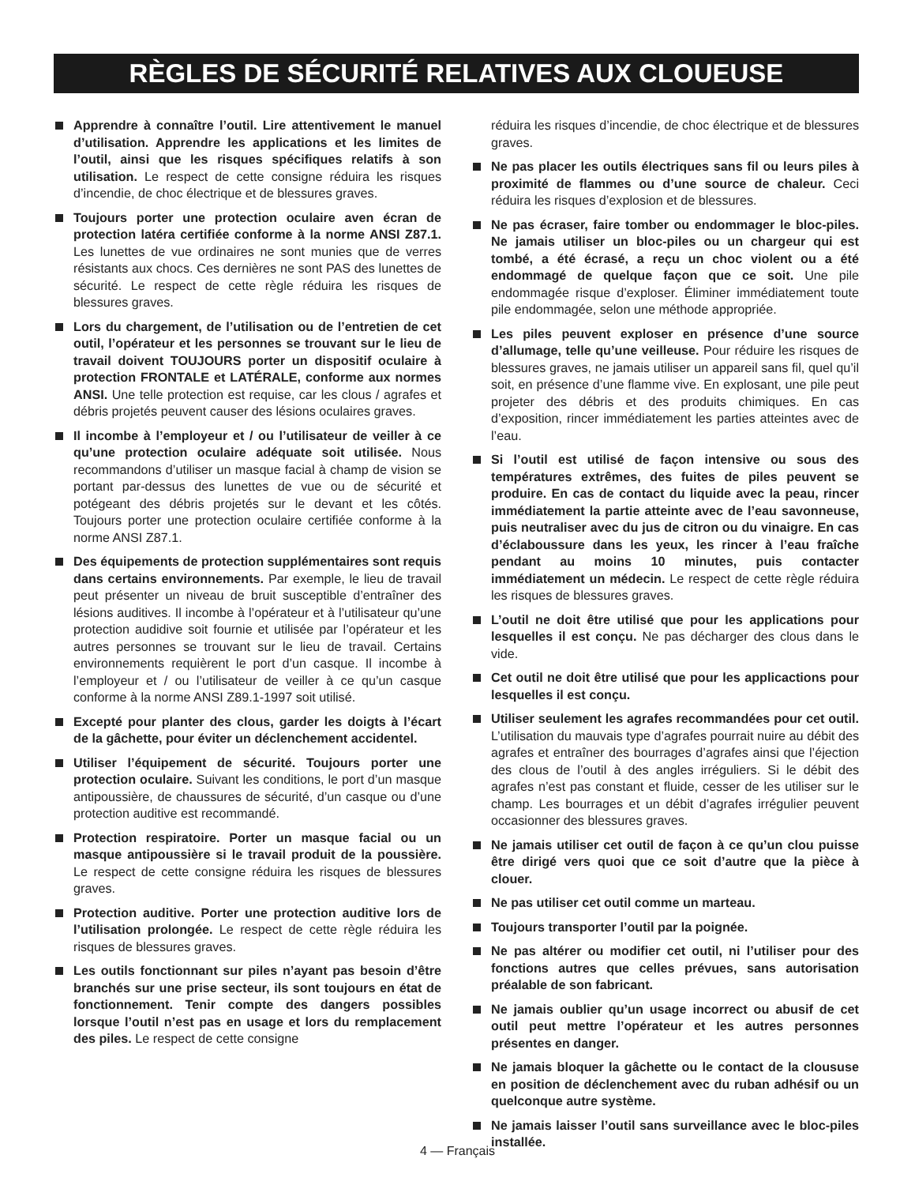RÈGLES DE SÉCURITÉ RELATIVES AUX CLOUEUSE
Apprendre à connaître l’outil. Lire attentivement le manuel d’utilisation. Apprendre les applications et les limites de l’outil, ainsi que les risques spécifiques relatifs à son utilisation. Le respect de cette consigne réduira les risques d’incendie, de choc électrique et de blessures graves.
Toujours porter une protection oculaire aven écran de protection latéra certifiée conforme à la norme ANSI Z87.1. Les lunettes de vue ordinaires ne sont munies que de verres résistants aux chocs. Ces dernières ne sont PAS des lunettes de sécurité. Le respect de cette règle réduira les risques de blessures graves.
Lors du chargement, de l’utilisation ou de l’entretien de cet outil, l’opérateur et les personnes se trouvant sur le lieu de travail doivent TOUJOURS porter un dispositif oculaire à protection FRONTALE et LATÉRALE, conforme aux normes ANSI. Une telle protection est requise, car les clous / agrafes et débris projetés peuvent causer des lésions oculaires graves.
Il incombe à l’employeur et / ou l’utilisateur de veiller à ce qu’une protection oculaire adéquate soit utilisée. Nous recommandons d’utiliser un masque facial à champ de vision se portant par-dessus des lunettes de vue ou de sécurité et potégeant des débris projetés sur le devant et les côtés. Toujours porter une protection oculaire certifiée conforme à la norme ANSI Z87.1.
Des équipements de protection supplémentaires sont requis dans certains environnements. Par exemple, le lieu de travail peut présenter un niveau de bruit susceptible d’entraîner des lésions auditives. Il incombe à l’opérateur et à l’utilisateur qu’une protection audidive soit fournie et utilisée par l’opérateur et les autres personnes se trouvant sur le lieu de travail. Certains environnements requièrent le port d’un casque. Il incombe à l’employeur et / ou l’utilisateur de veiller à ce qu’un casque conforme à la norme ANSI Z89.1-1997 soit utilisé.
Excepté pour planter des clous, garder les doigts à l’écart de la gâchette, pour éviter un déclenchement accidentel.
Utiliser l’équipement de sécurité. Toujours porter une protection oculaire. Suivant les conditions, le port d’un masque antipoussière, de chaussures de sécurité, d’un casque ou d’une protection auditive est recommandé.
Protection respiratoire. Porter un masque facial ou un masque antipoussière si le travail produit de la poussière. Le respect de cette consigne réduira les risques de blessures graves.
Protection auditive. Porter une protection auditive lors de l’utilisation prolongée. Le respect de cette règle réduira les risques de blessures graves.
Les outils fonctionnant sur piles n’ayant pas besoin d’être branchés sur une prise secteur, ils sont toujours en état de fonctionnement. Tenir compte des dangers possibles lorsque l’outil n’est pas en usage et lors du remplacement des piles. Le respect de cette consigne
réduira les risques d’incendie, de choc électrique et de blessures graves.
Ne pas placer les outils électriques sans fil ou leurs piles à proximité de flammes ou d’une source de chaleur. Ceci réduira les risques d’explosion et de blessures.
Ne pas écraser, faire tomber ou endommager le bloc-piles. Ne jamais utiliser un bloc-piles ou un chargeur qui est tombé, a été écrasé, a reçu un choc violent ou a été endommagé de quelque façon que ce soit. Une pile endommagée risque d’exploser. Éliminer immédiatement toute pile endommagée, selon une méthode appropriée.
Les piles peuvent exploser en présence d’une source d’allumage, telle qu’une veilleuse. Pour réduire les risques de blessures graves, ne jamais utiliser un appareil sans fil, quel qu’il soit, en présence d’une flamme vive. En explosant, une pile peut projeter des débris et des produits chimiques. En cas d’exposition, rincer immédiatement les parties atteintes avec de l’eau.
Si l’outil est utilisé de façon intensive ou sous des températures extrêmes, des fuites de piles peuvent se produire. En cas de contact du liquide avec la peau, rincer immédiatement la partie atteinte avec de l’eau savonneuse, puis neutraliser avec du jus de citron ou du vinaigre. En cas d’éclaboussure dans les yeux, les rincer à l’eau fraîche pendant au moins 10 minutes, puis contacter immédiatement un médecin. Le respect de cette règle réduira les risques de blessures graves.
L’outil ne doit être utilisé que pour les applications pour lesquelles il est conçu. Ne pas décharger des clous dans le vide.
Cet outil ne doit être utilisé que pour les applicactions pour lesquelles il est conçu.
Utiliser seulement les agrafes recommandées pour cet outil. L’utilisation du mauvais type d’agrafes pourrait nuire au débit des agrafes et entraîner des bourrages d’agrafes ainsi que l’éjection des clous de l’outil à des angles irréguliers. Si le débit des agrafes n’est pas constant et fluide, cesser de les utiliser sur le champ. Les bourrages et un débit d’agrafes irrégulier peuvent occasionner des blessures graves.
Ne jamais utiliser cet outil de façon à ce qu’un clou puisse être dirigé vers quoi que ce soit d’autre que la pièce à clouer.
Ne pas utiliser cet outil comme un marteau.
Toujours transporter l’outil par la poignée.
Ne pas altérer ou modifier cet outil, ni l’utiliser pour des fonctions autres que celles prévues, sans autorisation préalable de son fabricant.
Ne jamais oublier qu’un usage incorrect ou abusif de cet outil peut mettre l’opérateur et les autres personnes présentes en danger.
Ne jamais bloquer la gâchette ou le contact de la cloususe en position de déclenchement avec du ruban adhésif ou un quelconque autre système.
Ne jamais laisser l’outil sans surveillance avec le bloc-piles installée.
4 — Français